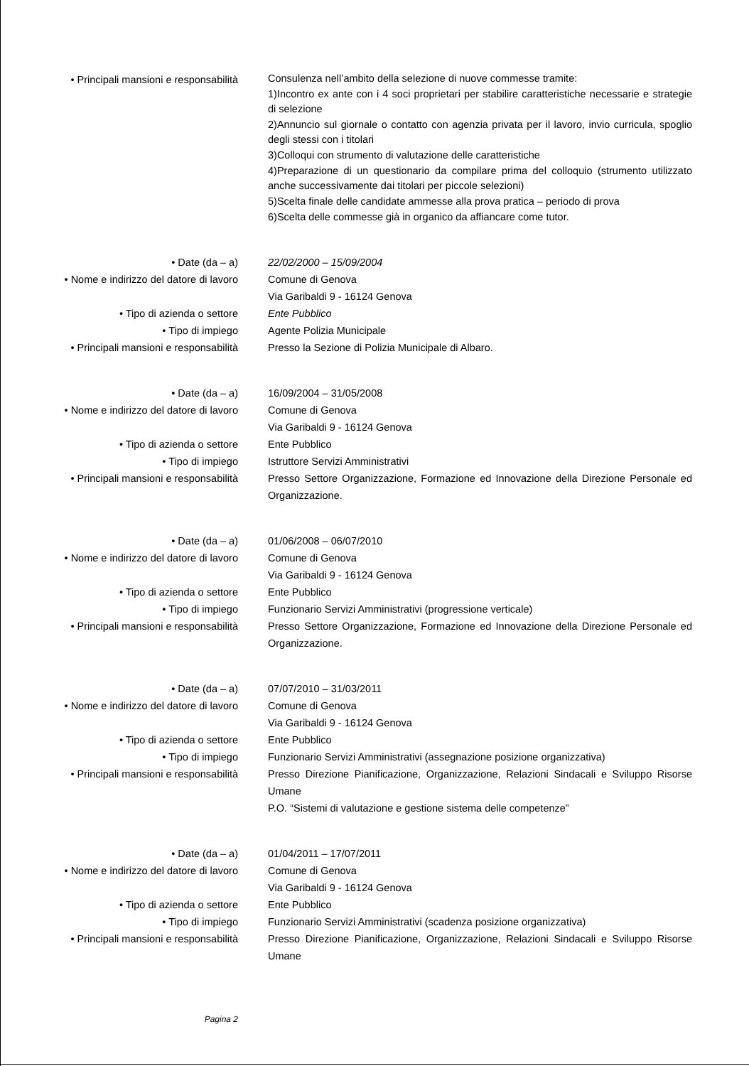• Principali mansioni e responsabilità
Consulenza nell’ambito della selezione di nuove commesse tramite:
1)Incontro ex ante con i 4 soci proprietari per stabilire caratteristiche necessarie e strategie di selezione
2)Annuncio sul giornale o contatto con agenzia privata per il lavoro, invio curricula, spoglio degli stessi con i titolari
3)Colloqui con strumento di valutazione delle caratteristiche
4)Preparazione di un questionario da compilare prima del colloquio (strumento utilizzato anche successivamente dai titolari per piccole selezioni)
5)Scelta finale delle candidate ammesse alla prova pratica – periodo di prova
6)Scelta delle commesse già in organico da affiancare come tutor.
• Date (da – a) 22/02/2000 – 15/09/2004
• Nome e indirizzo del datore di lavoro
Comune di Genova
Via Garibaldi 9 - 16124 Genova
• Tipo di azienda o settore Ente Pubblico
• Tipo di impiego Agente Polizia Municipale
• Principali mansioni e responsabilità Presso la Sezione di Polizia Municipale di Albaro.
• Date (da – a) 16/09/2004 – 31/05/2008
• Nome e indirizzo del datore di lavoro
Comune di Genova
Via Garibaldi 9 - 16124 Genova
• Tipo di azienda o settore Ente Pubblico
• Tipo di impiego Istruttore Servizi Amministrativi
• Principali mansioni e responsabilità Presso Settore Organizzazione, Formazione ed Innovazione della Direzione Personale ed Organizzazione.
• Date (da – a) 01/06/2008 – 06/07/2010
• Nome e indirizzo del datore di lavoro
Comune di Genova
Via Garibaldi 9 - 16124 Genova
• Tipo di azienda o settore Ente Pubblico
• Tipo di impiego Funzionario Servizi Amministrativi (progressione verticale)
• Principali mansioni e responsabilità Presso Settore Organizzazione, Formazione ed Innovazione della Direzione Personale ed Organizzazione.
• Date (da – a) 07/07/2010 – 31/03/2011
• Nome e indirizzo del datore di lavoro
Comune di Genova
Via Garibaldi 9 - 16124 Genova
• Tipo di azienda o settore Ente Pubblico
• Tipo di impiego Funzionario Servizi Amministrativi (assegnazione posizione organizzativa)
• Principali mansioni e responsabilità Presso Direzione Pianificazione, Organizzazione, Relazioni Sindacali e Sviluppo Risorse Umane
P.O. “Sistemi di valutazione e gestione sistema delle competenze”
• Date (da – a) 01/04/2011 – 17/07/2011
• Nome e indirizzo del datore di lavoro
Comune di Genova
Via Garibaldi 9 - 16124 Genova
• Tipo di azienda o settore Ente Pubblico
• Tipo di impiego Funzionario Servizi Amministrativi (scadenza posizione organizzativa)
• Principali mansioni e responsabilità Presso Direzione Pianificazione, Organizzazione, Relazioni Sindacali e Sviluppo Risorse Umane
Pagina 2